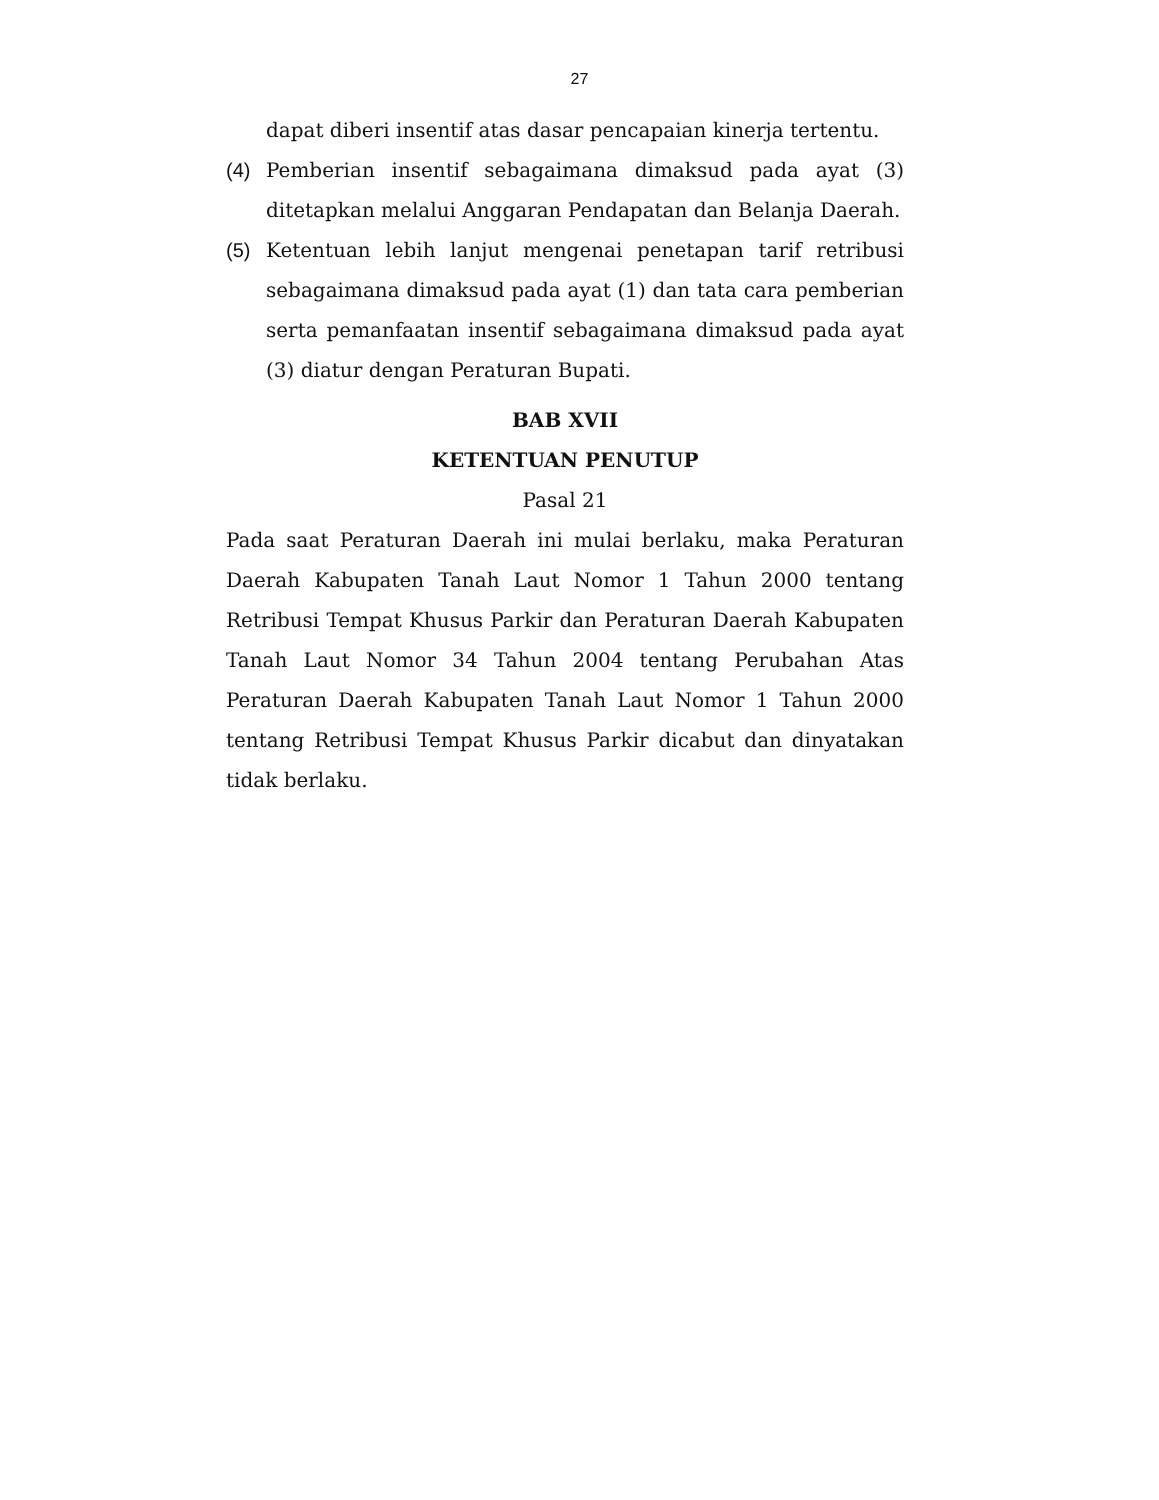27
dapat diberi insentif atas dasar pencapaian kinerja tertentu.
(4) Pemberian insentif sebagaimana dimaksud pada ayat (3) ditetapkan melalui Anggaran Pendapatan dan Belanja Daerah.
(5) Ketentuan lebih lanjut mengenai penetapan tarif retribusi sebagaimana dimaksud pada ayat (1) dan tata cara pemberian serta pemanfaatan insentif sebagaimana dimaksud pada ayat (3) diatur dengan Peraturan Bupati.
BAB XVII
KETENTUAN PENUTUP
Pasal 21
Pada saat Peraturan Daerah ini mulai berlaku, maka Peraturan Daerah Kabupaten Tanah Laut Nomor 1 Tahun 2000 tentang Retribusi Tempat Khusus Parkir dan Peraturan Daerah Kabupaten Tanah Laut Nomor 34 Tahun 2004 tentang Perubahan Atas Peraturan Daerah Kabupaten Tanah Laut Nomor 1 Tahun 2000 tentang Retribusi Tempat Khusus Parkir dicabut dan dinyatakan tidak berlaku.